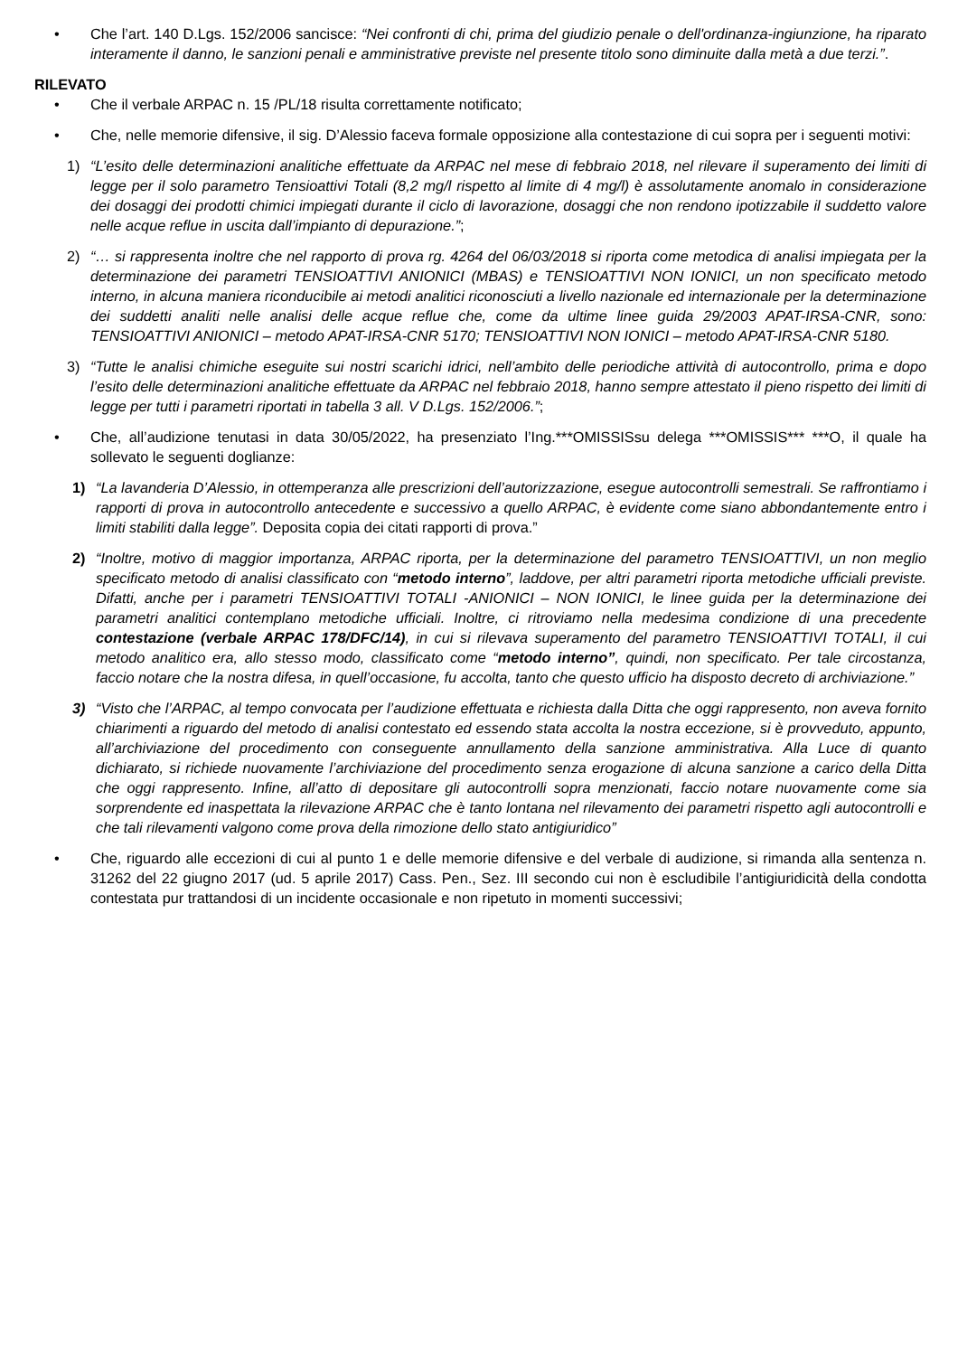• Che l’art. 140 D.Lgs. 152/2006 sancisce: “Nei confronti di chi, prima del giudizio penale o dell'ordinanza-ingiunzione, ha riparato interamente il danno, le sanzioni penali e amministrative previste nel presente titolo sono diminuite dalla metà a due terzi.”.
RILEVATO
• Che il verbale ARPAC n. 15 /PL/18 risulta correttamente notificato;
• Che, nelle memorie difensive, il sig. D’Alessio faceva formale opposizione alla contestazione di cui sopra per i seguenti motivi:
1) “L’esito delle determinazioni analitiche effettuate da ARPAC nel mese di febbraio 2018, nel rilevare il superamento dei limiti di legge per il solo parametro Tensioattivi Totali (8,2 mg/l rispetto al limite di 4 mg/l) è assolutamente anomalo in considerazione dei dosaggi dei prodotti chimici impiegati durante il ciclo di lavorazione, dosaggi che non rendono ipotizzabile il suddetto valore nelle acque reflue in uscita dall’impianto di depurazione.”;
2) “… si rappresenta inoltre che nel rapporto di prova rg. 4264 del 06/03/2018 si riporta come metodica di analisi impiegata per la determinazione dei parametri TENSIOATTIVI ANIONICI (MBAS) e TENSIOATTIVI NON IONICI, un non specificato metodo interno, in alcuna maniera riconducibile ai metodi analitici riconosciuti a livello nazionale ed internazionale per la determinazione dei suddetti analiti nelle analisi delle acque reflue che, come da ultime linee guida 29/2003 APAT-IRSA-CNR, sono: TENSIOATTIVI ANIONICI – metodo APAT-IRSA-CNR 5170; TENSIOATTIVI NON IONICI – metodo APAT-IRSA-CNR 5180.
3) “Tutte le analisi chimiche eseguite sui nostri scarichi idrici, nell’ambito delle periodiche attività di autocontrollo, prima e dopo l’esito delle determinazioni analitiche effettuate da ARPAC nel febbraio 2018, hanno sempre attestato il pieno rispetto dei limiti di legge per tutti i parametri riportati in tabella 3 all. V D.Lgs. 152/2006.”;
• Che, all’audizione tenutasi in data 30/05/2022, ha presenziato l’Ing.***OMISSISsu delega ***OMISSIS*** ***O, il quale ha sollevato le seguenti doglianze:
1) “La lavanderia D’Alessio, in ottemperanza alle prescrizioni dell’autorizzazione, esegue autocontrolli semestrali. Se raffrontiamo i rapporti di prova in autocontrollo antecedente e successivo a quello ARPAC, è evidente come siano abbondantemente entro i limiti stabiliti dalla legge”. Deposita copia dei citati rapporti di prova.”
2) “Inoltre, motivo di maggior importanza, ARPAC riporta, per la determinazione del parametro TENSIOATTIVI, un non meglio specificato metodo di analisi classificato con “metodo interno”, laddove, per altri parametri riporta metodiche ufficiali previste. Difatti, anche per i parametri TENSIOATTIVI TOTALI -ANIONICI – NON IONICI, le linee guida per la determinazione dei parametri analitici contemplano metodiche ufficiali. Inoltre, ci ritroviamo nella medesima condizione di una precedente contestazione (verbale ARPAC 178/DFC/14), in cui si rilevava superamento del parametro TENSIOATTIVI TOTALI, il cui metodo analitico era, allo stesso modo, classificato come “metodo interno”, quindi, non specificato. Per tale circostanza, faccio notare che la nostra difesa, in quell’occasione, fu accolta, tanto che questo ufficio ha disposto decreto di archiviazione.”
3) “Visto che l’ARPAC, al tempo convocata per l’audizione effettuata e richiesta dalla Ditta che oggi rappresento, non aveva fornito chiarimenti a riguardo del metodo di analisi contestato ed essendo stata accolta la nostra eccezione, si è provveduto, appunto, all’archiviazione del procedimento con conseguente annullamento della sanzione amministrativa. Alla Luce di quanto dichiarato, si richiede nuovamente l’archiviazione del procedimento senza erogazione di alcuna sanzione a carico della Ditta che oggi rappresento. Infine, all’atto di depositare gli autocontrolli sopra menzionati, faccio notare nuovamente come sia sorprendente ed inaspettata la rilevazione ARPAC che è tanto lontana nel rilevamento dei parametri rispetto agli autocontrolli e che tali rilevamenti valgono come prova della rimozione dello stato antigiuridico”
• Che, riguardo alle eccezioni di cui al punto 1 e delle memorie difensive e del verbale di audizione, si rimanda alla sentenza n. 31262 del 22 giugno 2017 (ud. 5 aprile 2017) Cass. Pen., Sez. III secondo cui non è escludibile l’antigiuridicità della condotta contestata pur trattandosi di un incidente occasionale e non ripetuto in momenti successivi;